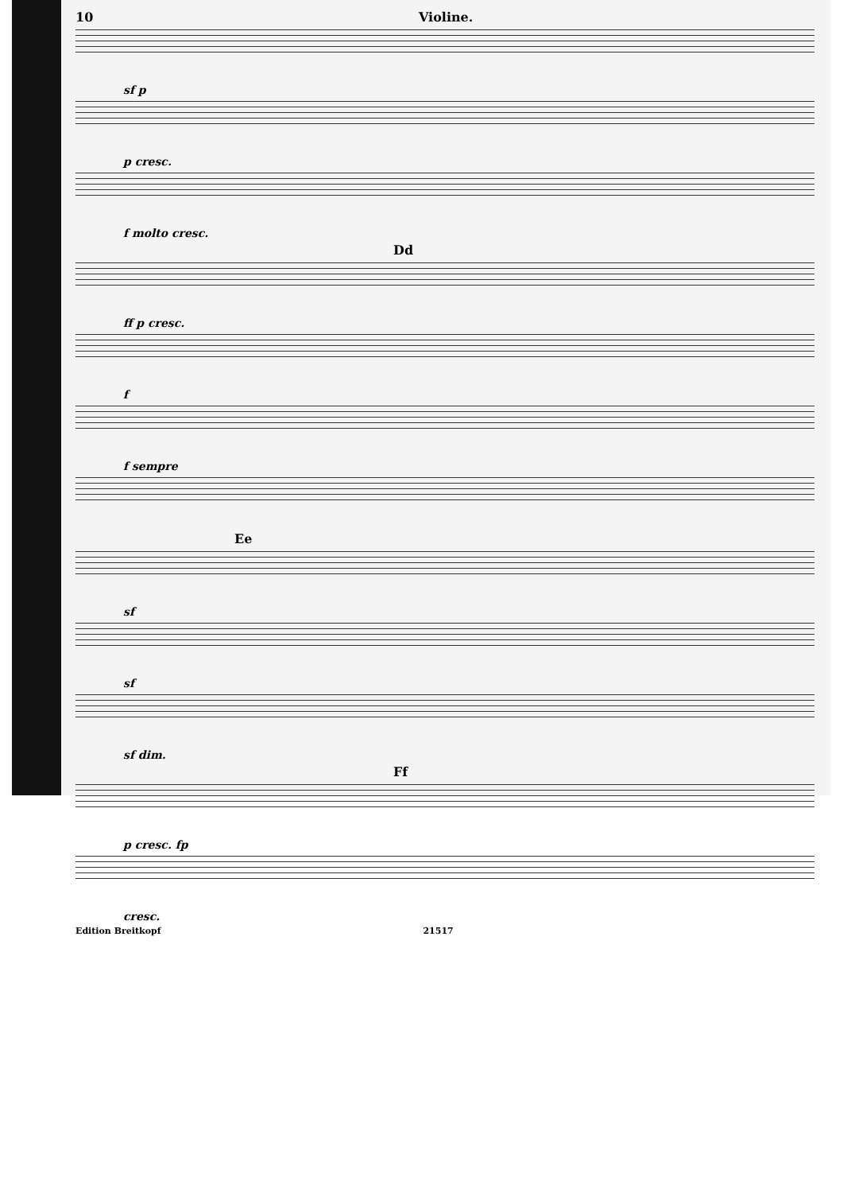10 Violine.
sf p
p cresc.
f molto cresc.
Dd
ff p cresc.
f
f sempre
Ee
sf
sf
sf dim.
Ff
p cresc. fp
cresc.
Edition Breitkopf 21517